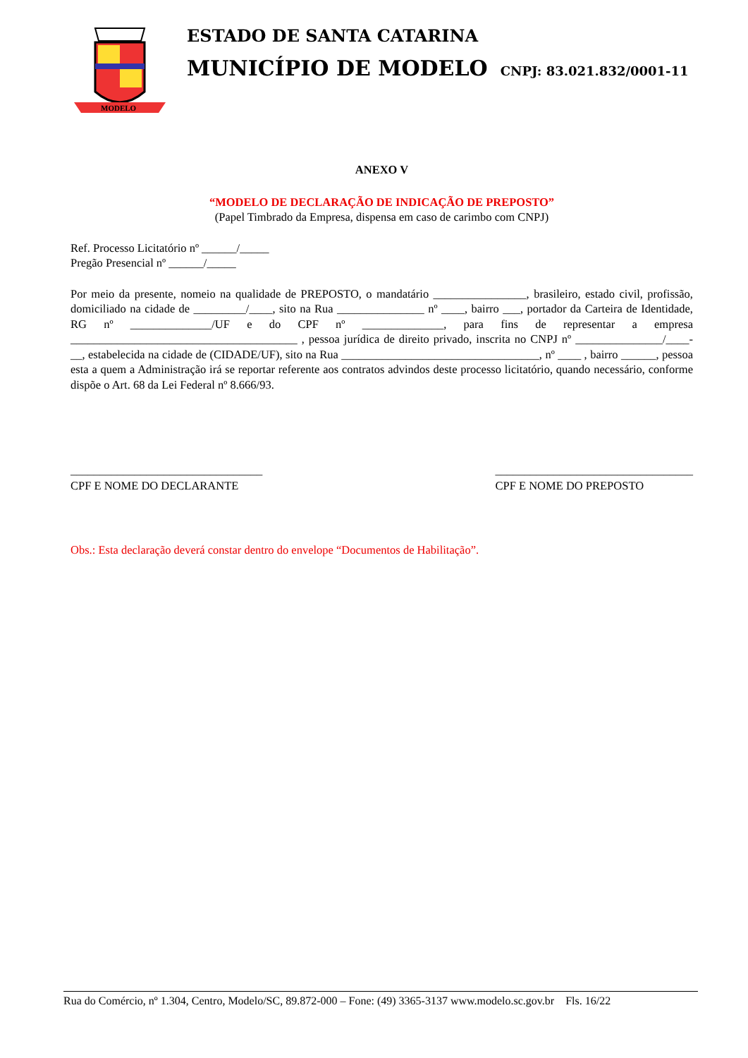MODELO
ESTADO DE SANTA CATARINA
MUNICÍPIO DE MODELO CNPJ: 83.021.832/0001-11
ANEXO V
“MODELO DE DECLARAÇÃO DE INDICAÇÃO DE PREPOSTO”
(Papel Timbrado da Empresa, dispensa em caso de carimbo com CNPJ)
Ref. Processo Licitatório nº ______/_____
Pregão Presencial nº ______/_____
Por meio da presente, nomeio na qualidade de PREPOSTO, o mandatário ________________, brasileiro, estado civil, profissão, domiciliado na cidade de _________/____, sito na Rua _______________ nº ____, bairro ___, portador da Carteira de Identidade, RG nº ______________/UF e do CPF nº ______________, para fins de representar a empresa _______________________________________ , pessoa jurídica de direito privado, inscrita no CNPJ nº _______________/____-__, estabelecida na cidade de (CIDADE/UF), sito na Rua __________________________________, nº ____ , bairro ______, pessoa esta a quem a Administração irá se reportar referente aos contratos advindos deste processo licitatório, quando necessário, conforme dispõe o Art. 68 da Lei Federal nº 8.666/93.
_________________________________
CPF E NOME DO DECLARANTE
__________________________________
CPF E NOME DO PREPOSTO
Obs.: Esta declaração deverá constar dentro do envelope “Documentos de Habilitação”.
Rua do Comércio, nº 1.304, Centro, Modelo/SC, 89.872-000 – Fone: (49) 3365-3137 www.modelo.sc.gov.br Fls. 16/22